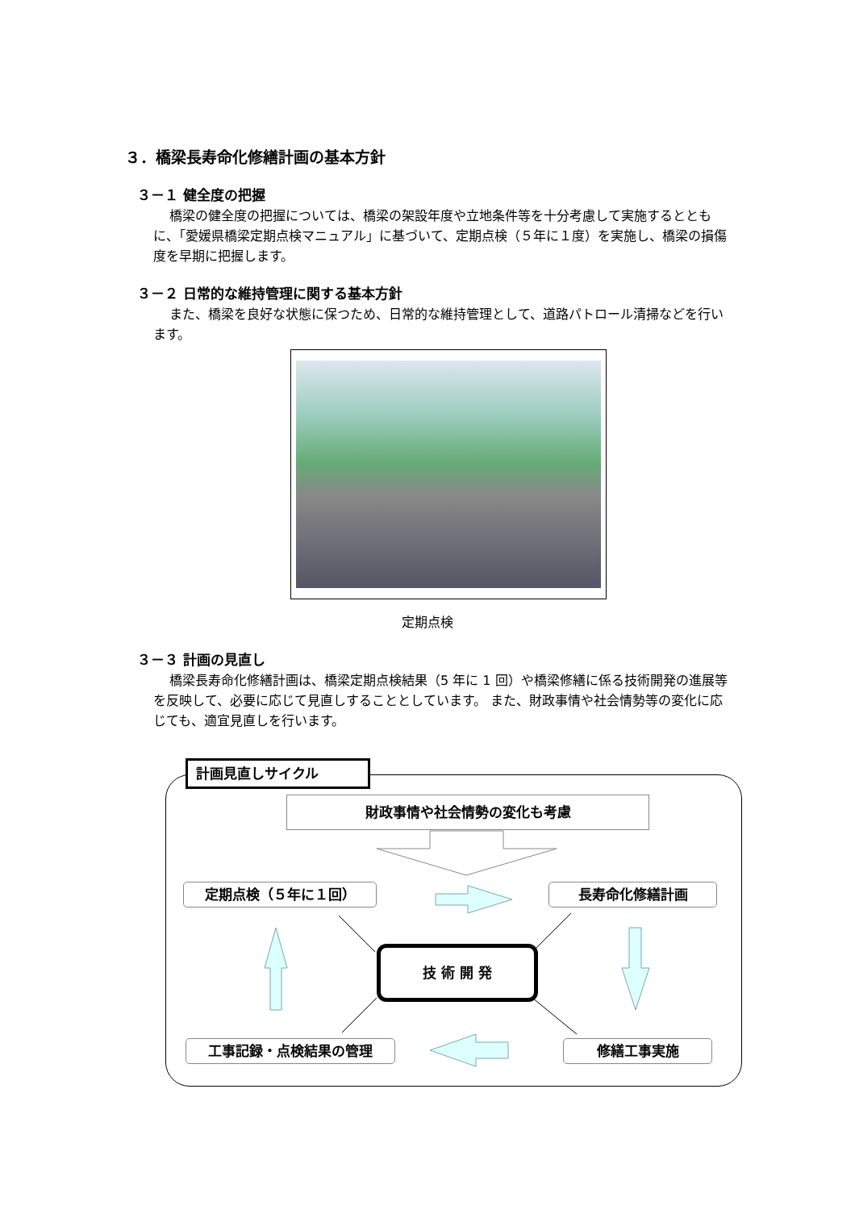３．橋梁長寿命化修繕計画の基本方針
３－１ 健全度の把握
橋梁の健全度の把握については、橋梁の架設年度や立地条件等を十分考慮して実施するとともに、「愛媛県橋梁定期点検マニュアル」に基づいて、定期点検（５年に１度）を実施し、橋梁の損傷度を早期に把握します。
３－２ 日常的な維持管理に関する基本方針
また、橋梁を良好な状態に保つため、日常的な維持管理として、道路パトロール清掃などを行います。
定期点検
３－３ 計画の見直し
橋梁長寿命化修繕計画は、橋梁定期点検結果（5 年に 1 回）や橋梁修繕に係る技術開発の進展等を反映して、必要に応じて見直しすることとしています。 また、財政事情や社会情勢等の変化に応じても、適宜見直しを行います。
計画見直しサイクル
財政事情や社会情勢の変化も考慮
定期点検（５年に１回） 長寿命化修繕計画
技 術 開 発
工事記録・点検結果の管理 修繕工事実施